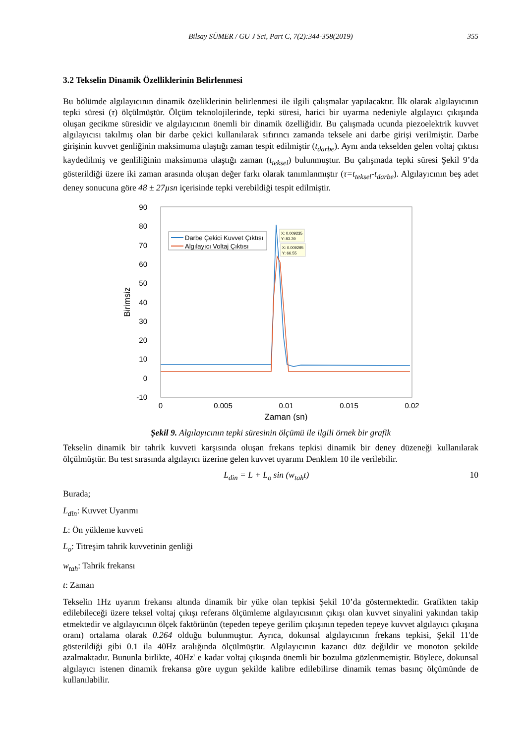Bilsay SÜMER / GU J Sci, Part C, 7(2):344-358(2019)
355
3.2 Tekselin Dinamik Özelliklerinin Belirlenmesi
Bu bölümde algılayıcının dinamik özeliklerinin belirlenmesi ile ilgili çalışmalar yapılacaktır. İlk olarak algılayıcının tepki süresi (τ) ölçülmüştür. Ölçüm teknolojilerinde, tepki süresi, harici bir uyarma nedeniyle algılayıcı çıkışında oluşan gecikme süresidir ve algılayıcının önemli bir dinamik özelliğidir. Bu çalışmada ucunda piezoelektrik kuvvet algılayıcısı takılmış olan bir darbe çekici kullanılarak sıfırıncı zamanda teksele ani darbe girişi verilmiştir. Darbe girişinin kuvvet genliğinin maksimuma ulaştığı zaman tespit edilmiştir (t<sub>darbe</sub>). Aynı anda tekselden gelen voltaj çıktısı kaydedilmiş ve genliliğinin maksimuma ulaştığı zaman (t<sub>teksel</sub>) bulunmuştur. Bu çalışmada tepki süresi Şekil 9’da gösterildiği üzere iki zaman arasında oluşan değer farkı olarak tanımlanmıştır (τ=t<sub>teksel</sub>-t<sub>darbe</sub>). Algılayıcının beş adet deney sonucuna göre 48 ± 27µsn içerisinde tepki verebildiği tespit edilmiştir.
90
80
70
60
50
40
30
20
10
0
-10
0
0.005
0.01
0.015
0.02
Zaman (sn)
Birimsiz
Darbe Çekici Kuvvet Çıktısı
Algılayıcı Voltaj Çıktısı
X: 0.009235
Y: 83.39
X: 0.009295
Y: 66.55
Şekil 9. Algılayıcının tepki süresinin ölçümü ile ilgili örnek bir grafik
Tekselin dinamik bir tahrik kuvveti karşısında oluşan frekans tepkisi dinamik bir deney düzeneği kullanılarak ölçülmüştür. Bu test sırasında algılayıcı üzerine gelen kuvvet uyarımı Denklem 10 ile verilebilir.
L<sub>din</sub> = L + L<sub>o</sub> sin (w<sub>tah</sub>t) 10
Burada;
L<sub>din</sub>: Kuvvet Uyarımı
L: Ön yükleme kuvveti
L<sub>o</sub>: Titreşim tahrik kuvvetinin genliği
w<sub>tah</sub>: Tahrik frekansı
t: Zaman
Tekselin 1Hz uyarım frekansı altında dinamik bir yüke olan tepkisi Şekil 10’da göstermektedir. Grafikten takip edilebileceği üzere teksel voltaj çıkışı referans ölçümleme algılayıcısının çıkışı olan kuvvet sinyalini yakından takip etmektedir ve algılayıcının ölçek faktörünün (tepeden tepeye gerilim çıkışının tepeden tepeye kuvvet algılayıcı çıkışına oranı) ortalama olarak 0.264 olduğu bulunmuştur. Ayrıca, dokunsal algılayıcının frekans tepkisi, Şekil 11'de gösterildiği gibi 0.1 ila 40Hz aralığında ölçülmüştür. Algılayıcının kazancı düz değildir ve monoton şekilde azalmaktadır. Bununla birlikte, 40Hz' e kadar voltaj çıkışında önemli bir bozulma gözlenmemiştir. Böylece, dokunsal algılayıcı istenen dinamik frekansa göre uygun şekilde kalibre edilebilirse dinamik temas basınç ölçümünde de kullanılabilir.